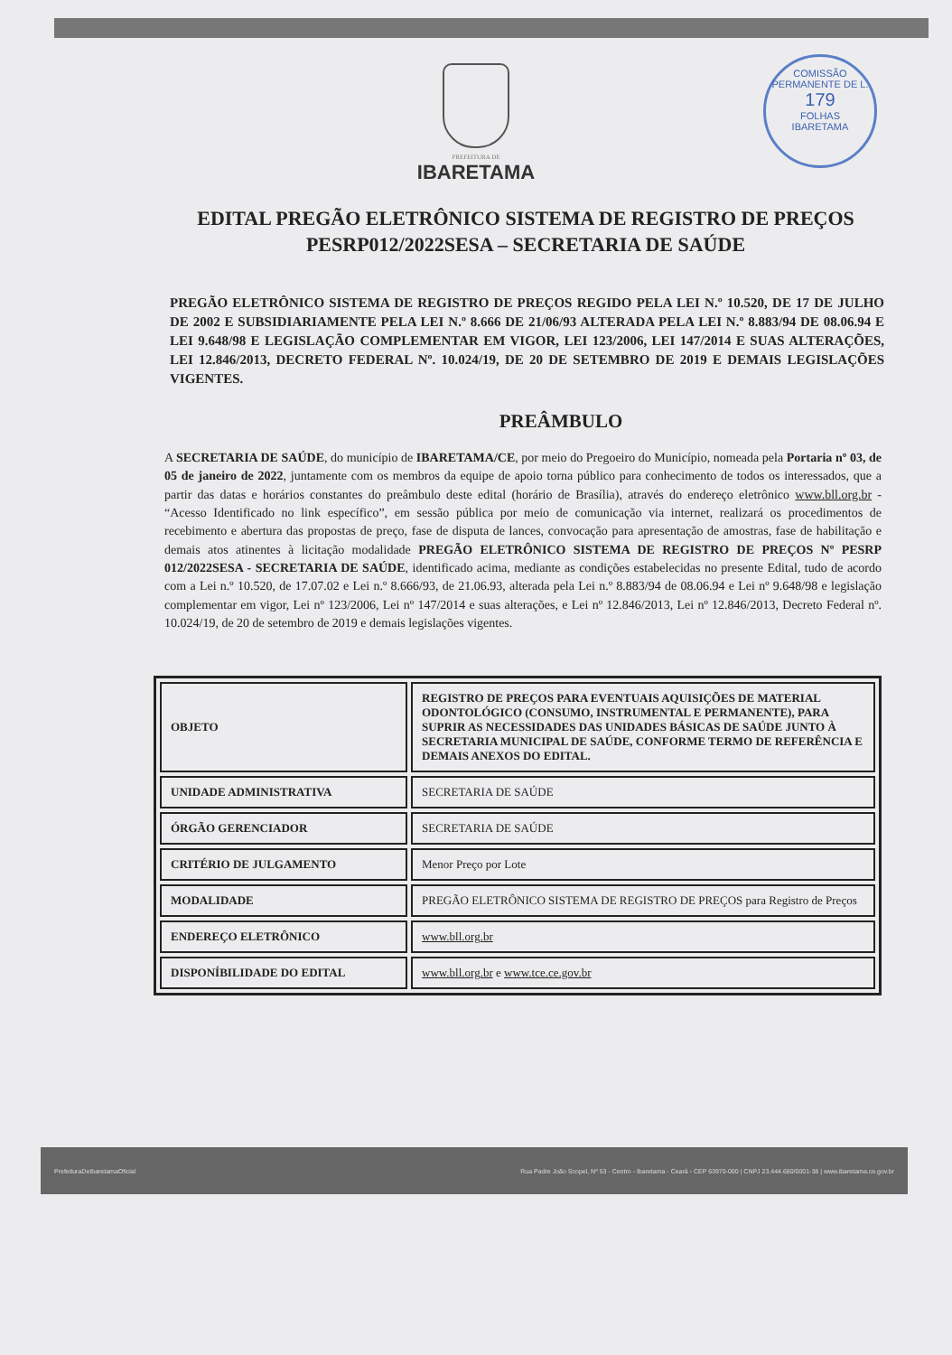COMISSÃO PERMANENTE DE L.
179
FOLHAS
IBARETAMA
PREFEITURA DE
IBARETAMA
EDITAL PREGÃO ELETRÔNICO SISTEMA DE REGISTRO DE PREÇOS PESRP012/2022SESA – SECRETARIA DE SAÚDE
PREGÃO ELETRÔNICO SISTEMA DE REGISTRO DE PREÇOS REGIDO PELA LEI N.º 10.520, DE 17 DE JULHO DE 2002 E SUBSIDIARIAMENTE PELA LEI N.º 8.666 DE 21/06/93 ALTERADA PELA LEI N.º 8.883/94 DE 08.06.94 E LEI 9.648/98 E LEGISLAÇÃO COMPLEMENTAR EM VIGOR, LEI 123/2006, LEI 147/2014 E SUAS ALTERAÇÕES, LEI 12.846/2013, DECRETO FEDERAL Nº. 10.024/19, DE 20 DE SETEMBRO DE 2019 E DEMAIS LEGISLAÇÕES VIGENTES.
PREÂMBULO
A SECRETARIA DE SAÚDE, do município de IBARETAMA/CE, por meio do Pregoeiro do Município, nomeada pela Portaria nº 03, de 05 de janeiro de 2022, juntamente com os membros da equipe de apoio torna público para conhecimento de todos os interessados, que a partir das datas e horários constantes do preâmbulo deste edital (horário de Brasília), através do endereço eletrônico www.bll.org.br - “Acesso Identificado no link específico”, em sessão pública por meio de comunicação via internet, realizará os procedimentos de recebimento e abertura das propostas de preço, fase de disputa de lances, convocação para apresentação de amostras, fase de habilitação e demais atos atinentes à licitação modalidade PREGÃO ELETRÔNICO SISTEMA DE REGISTRO DE PREÇOS Nº PESRP 012/2022SESA - SECRETARIA DE SAÚDE, identificado acima, mediante as condições estabelecidas no presente Edital, tudo de acordo com a Lei n.º 10.520, de 17.07.02 e Lei n.º 8.666/93, de 21.06.93, alterada pela Lei n.º 8.883/94 de 08.06.94 e Lei nº 9.648/98 e legislação complementar em vigor, Lei nº 123/2006, Lei nº 147/2014 e suas alterações, e Lei nº 12.846/2013, Lei nº 12.846/2013, Decreto Federal nº. 10.024/19, de 20 de setembro de 2019 e demais legislações vigentes.
| OBJETO | REGISTRO DE PREÇOS PARA EVENTUAIS AQUISIÇÕES DE MATERIAL ODONTOLÓGICO (CONSUMO, INSTRUMENTAL E PERMANENTE), PARA SUPRIR AS NECESSIDADES DAS UNIDADES BÁSICAS DE SAÚDE JUNTO À SECRETARIA MUNICIPAL DE SAÚDE, CONFORME TERMO DE REFERÊNCIA E DEMAIS ANEXOS DO EDITAL. |
| UNIDADE ADMINISTRATIVA | SECRETARIA DE SAÚDE |
| ÓRGÃO GERENCIADOR | SECRETARIA DE SAÚDE |
| CRITÉRIO DE JULGAMENTO | Menor Preço por Lote |
| MODALIDADE | PREGÃO ELETRÔNICO SISTEMA DE REGISTRO DE PREÇOS para Registro de Preços |
| ENDEREÇO ELETRÔNICO | www.bll.org.br |
| DISPONÍBILIDADE DO EDITAL | www.bll.org.br e www.tce.ce.gov.br |
PrefeituraDeIbaretamaOficial Rua Padre João Scopel, Nº 53 - Centro - Ibaretama - Ceará - CEP 63970-000 | CNPJ 23.444.680/0001-38 | www.ibaretama.ce.gov.br